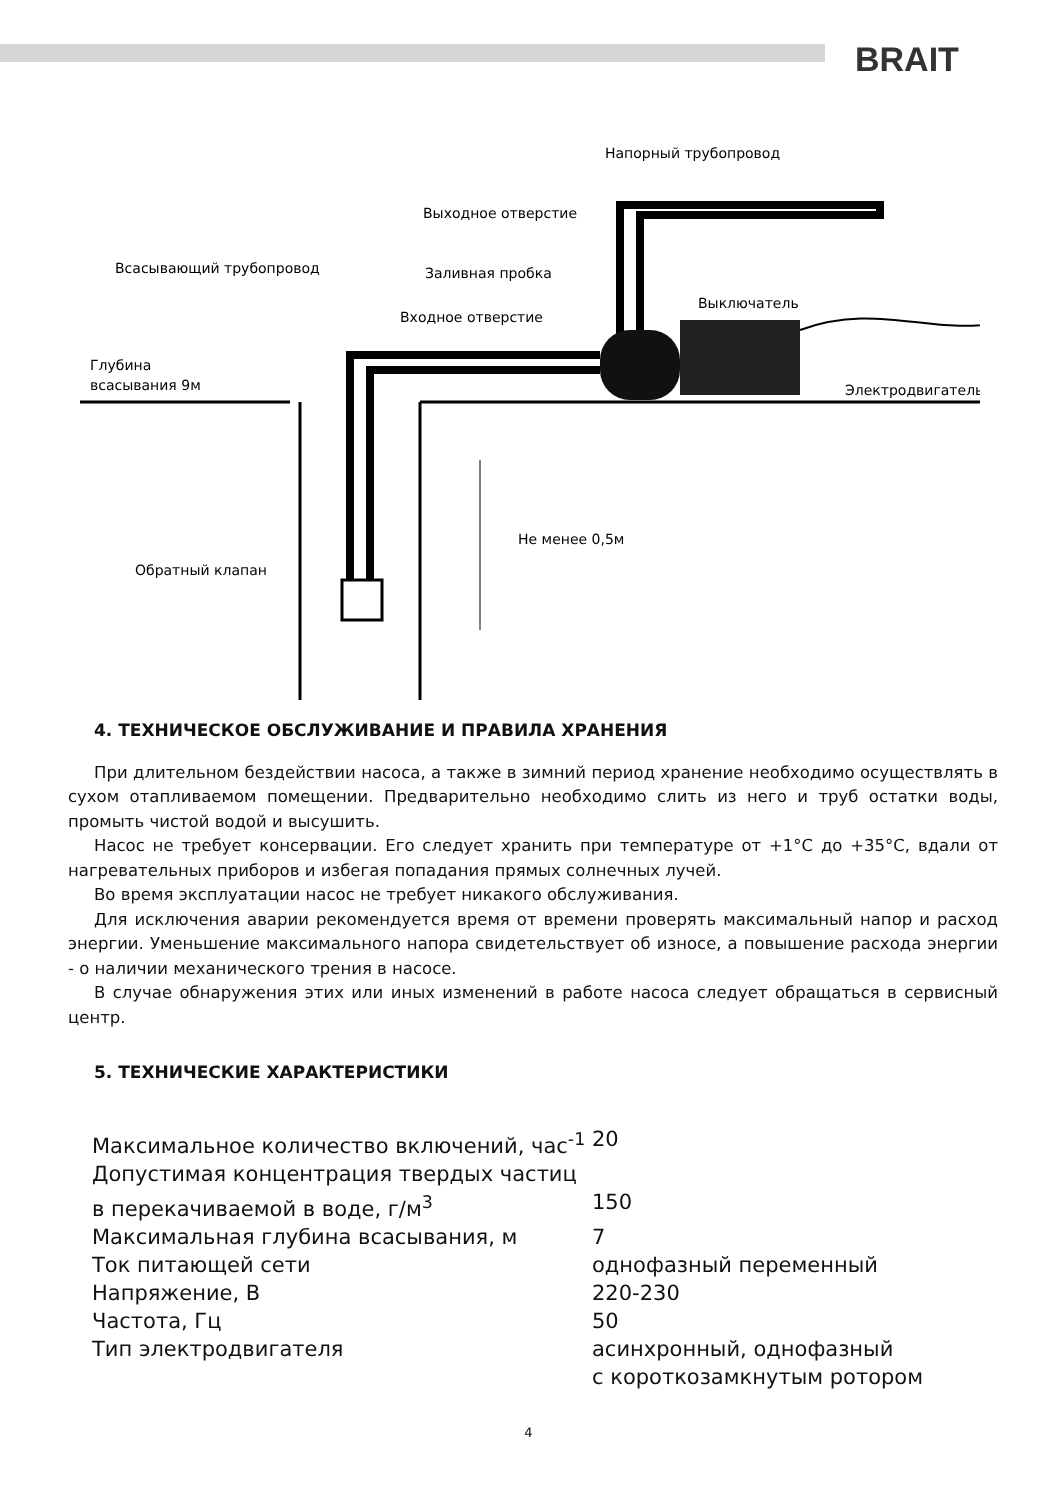BRAIT
Напорный трубопровод
Выходное отверстие
Всасывающий трубопровод
Заливная пробка
Выключатель
Входное отверстие
Глубина
всасывания 9м
Электродвигатель
Не менее 0,5м
Обратный клапан
4. ТЕХНИЧЕСКОЕ ОБСЛУЖИВАНИЕ И ПРАВИЛА ХРАНЕНИЯ
При длительном бездействии насоса, а также в зимний период хранение необходимо осуществлять в сухом отапливаемом помещении. Предварительно необходимо слить из него и труб остатки воды, промыть чистой водой и высушить.
Насос не требует консервации. Его следует хранить при температуре от +1°С до +35°С, вдали от нагревательных приборов и избегая попадания прямых солнечных лучей.
Во время эксплуатации насос не требует никакого обслуживания.
Для исключения аварии рекомендуется время от времени проверять максимальный напор и расход энергии. Уменьшение максимального напора свидетельствует об износе, а повышение расхода энергии - о наличии механического трения в насосе.
В случае обнаружения этих или иных изменений в работе насоса следует обращаться в сервисный центр.
5. ТЕХНИЧЕСКИЕ ХАРАКТЕРИСТИКИ
| Максимальное количество включений, час<sup>-1</sup> | 20 |
| Допустимая концентрация твердых частиц в перекачиваемой в воде, г/м<sup>3</sup> | 150 |
| Максимальная глубина всасывания, м | 7 |
| Ток питающей сети | однофазный переменный |
| Напряжение, В | 220-230 |
| Частота, Гц | 50 |
| Тип электродвигателя | асинхронный, однофазный с короткозамкнутым ротором |
4